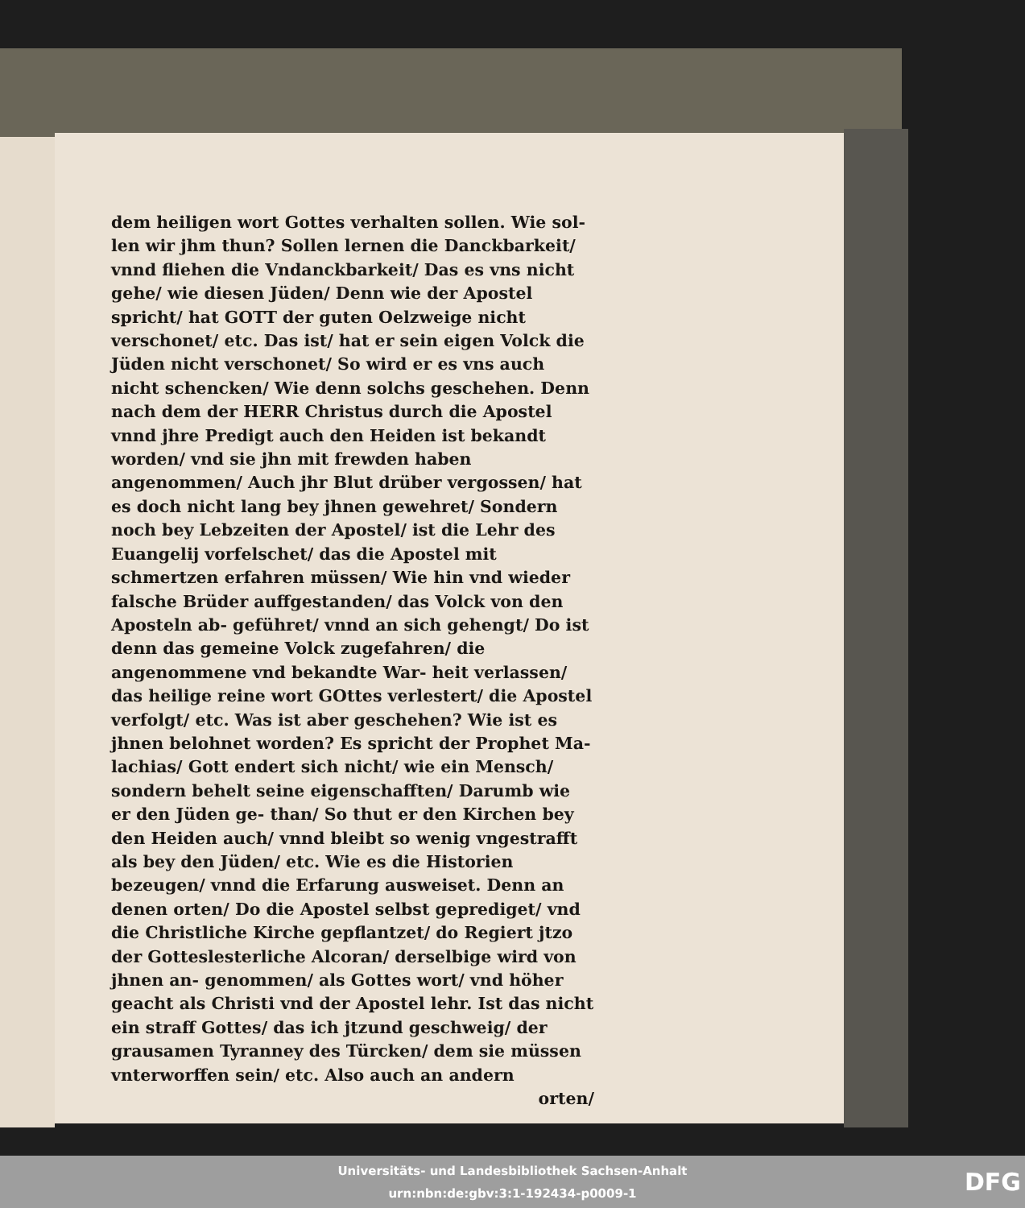dem heiligen wort Gottes verhalten sollen. Wie sol- len wir jhm thun? Sollen lernen die Danckbarkeit/ vnnd fliehen die Vndanckbarkeit/ Das es vns nicht gehe/ wie diesen Jüden/ Denn wie der Apostel spricht/ hat GOTT der guten Oelzweige nicht verschonet/ etc. Das ist/ hat er sein eigen Volck die Jüden nicht verschonet/ So wird er es vns auch nicht schencken/ Wie denn solchs geschehen. Denn nach dem der HERR Christus durch die Apostel vnnd jhre Predigt auch den Heiden ist bekandt worden/ vnd sie jhn mit frewden haben angenommen/ Auch jhr Blut drüber vergossen/ hat es doch nicht lang bey jhnen gewehret/ Sondern noch bey Lebzeiten der Apostel/ ist die Lehr des Euangelij vorfelschet/ das die Apostel mit schmertzen erfahren müssen/ Wie hin vnd wieder falsche Brüder auffgestanden/ das Volck von den Aposteln ab- geführet/ vnnd an sich gehengt/ Do ist denn das gemeine Volck zugefahren/ die angenommene vnd bekandte War- heit verlassen/ das heilige reine wort GOttes verlestert/ die Apostel verfolgt/ etc. Was ist aber geschehen? Wie ist es jhnen belohnet worden? Es spricht der Prophet Ma- lachias/ Gott endert sich nicht/ wie ein Mensch/ sondern behelt seine eigenschafften/ Darumb wie er den Jüden ge- than/ So thut er den Kirchen bey den Heiden auch/ vnnd bleibt so wenig vngestrafft als bey den Jüden/ etc. Wie es die Historien bezeugen/ vnnd die Erfarung ausweiset. Denn an denen orten/ Do die Apostel selbst geprediget/ vnd die Christliche Kirche gepflantzet/ do Regiert jtzo der Gotteslesterliche Alcoran/ derselbige wird von jhnen an- genommen/ als Gottes wort/ vnd höher geacht als Christi vnd der Apostel lehr. Ist das nicht ein straff Gottes/ das ich jtzund geschweig/ der grausamen Tyranney des Türcken/ dem sie müssen vnterworffen sein/ etc. Also auch an andern
orten/
Universitäts- und Landesbibliothek Sachsen-Anhalt
urn:nbn:de:gbv:3:1-192434-p0009-1
DFG